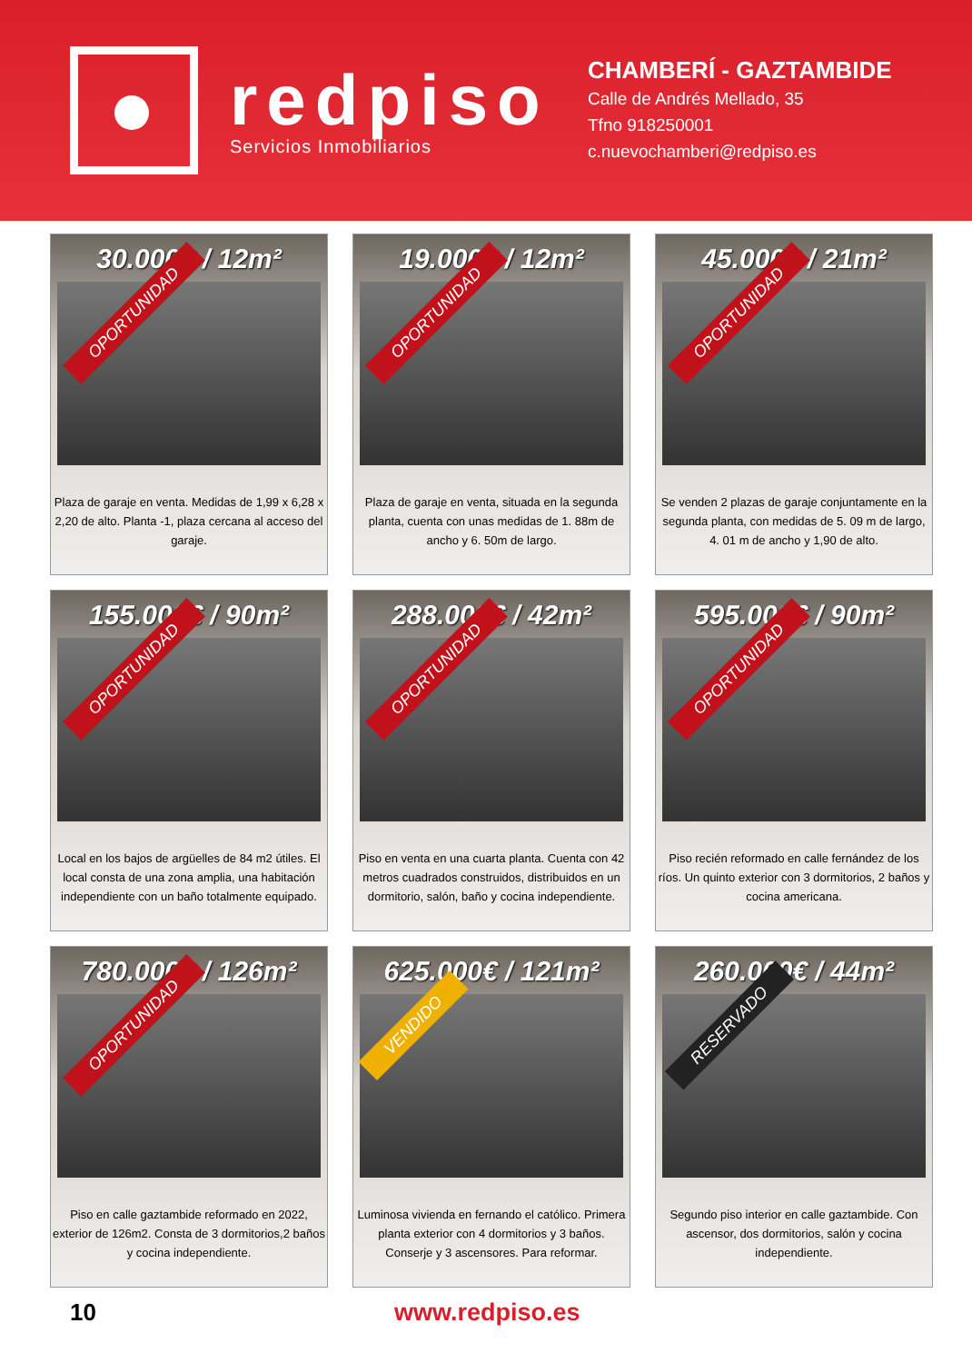redpiso
Servicios Inmobiliarios
CHAMBERÍ - GAZTAMBIDE
Calle de Andrés Mellado, 35
Tfno 918250001
c.nuevochamberi@redpiso.es
30.000€ / 12m²
OPORTUNIDAD
Plaza de garaje en venta. Medidas de 1,99 x 6,28 x 2,20 de alto. Planta -1, plaza cercana al acceso del garaje.
19.000€ / 12m²
OPORTUNIDAD
Plaza de garaje en venta, situada en la segunda planta, cuenta con unas medidas de 1. 88m de ancho y 6. 50m de largo.
45.000€ / 21m²
OPORTUNIDAD
Se venden 2 plazas de garaje conjuntamente en la segunda planta, con medidas de 5. 09 m de largo, 4. 01 m de ancho y 1,90 de alto.
155.000€ / 90m²
OPORTUNIDAD
Local en los bajos de argüelles de 84 m2 útiles. El local consta de una zona amplia, una habitación independiente con un baño totalmente equipado.
288.000€ / 42m²
OPORTUNIDAD
Piso en venta en una cuarta planta. Cuenta con 42 metros cuadrados construidos, distribuidos en un dormitorio, salón, baño y cocina independiente.
595.000€ / 90m²
OPORTUNIDAD
Piso recién reformado en calle fernández de los ríos. Un quinto exterior con 3 dormitorios, 2 baños y cocina americana.
780.000€ / 126m²
OPORTUNIDAD
Piso en calle gaztambide reformado en 2022, exterior de 126m2. Consta de 3 dormitorios,2 baños y cocina independiente.
625.000€ / 121m²
VENDIDO
Luminosa vivienda en fernando el católico. Primera planta exterior con 4 dormitorios y 3 baños. Conserje y 3 ascensores. Para reformar.
260.000€ / 44m²
RESERVADO
Segundo piso interior en calle gaztambide. Con ascensor, dos dormitorios, salón y cocina independiente.
10 www.redpiso.es